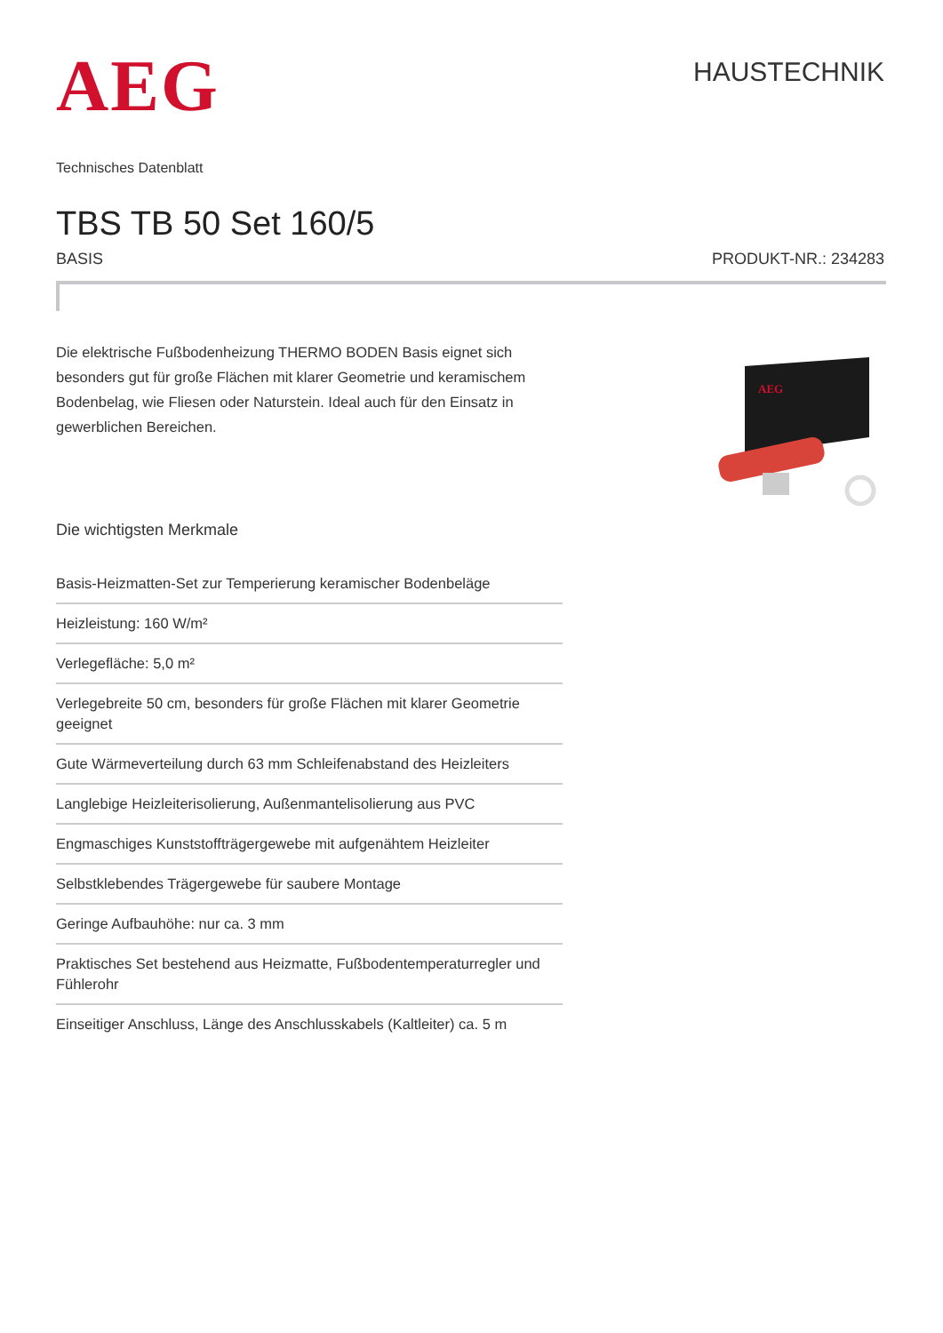AEG
HAUSTECHNIK
Technisches Datenblatt
TBS TB 50 Set 160/5
BASIS PRODUKT-NR.: 234283
Die elektrische Fußbodenheizung THERMO BODEN Basis eignet sich besonders gut für große Flächen mit klarer Geometrie und keramischem Bodenbelag, wie Fliesen oder Naturstein. Ideal auch für den Einsatz in gewerblichen Bereichen.
Die wichtigsten Merkmale
Basis-Heizmatten-Set zur Temperierung keramischer Bodenbeläge
Heizleistung: 160 W/m²
Verlegefläche: 5,0 m²
Verlegebreite 50 cm, besonders für große Flächen mit klarer Geometrie geeignet
Gute Wärmeverteilung durch 63 mm Schleifenabstand des Heizleiters
Langlebige Heizleiterisolierung, Außenmantelisolierung aus PVC
Engmaschiges Kunststoffträgergewebe mit aufgenähtem Heizleiter
Selbstklebendes Trägergewebe für saubere Montage
Geringe Aufbauhöhe: nur ca. 3 mm
Praktisches Set bestehend aus Heizmatte, Fußbodentemperaturregler und Fühlerohr
Einseitiger Anschluss, Länge des Anschlusskabels (Kaltleiter) ca. 5 m
AEG